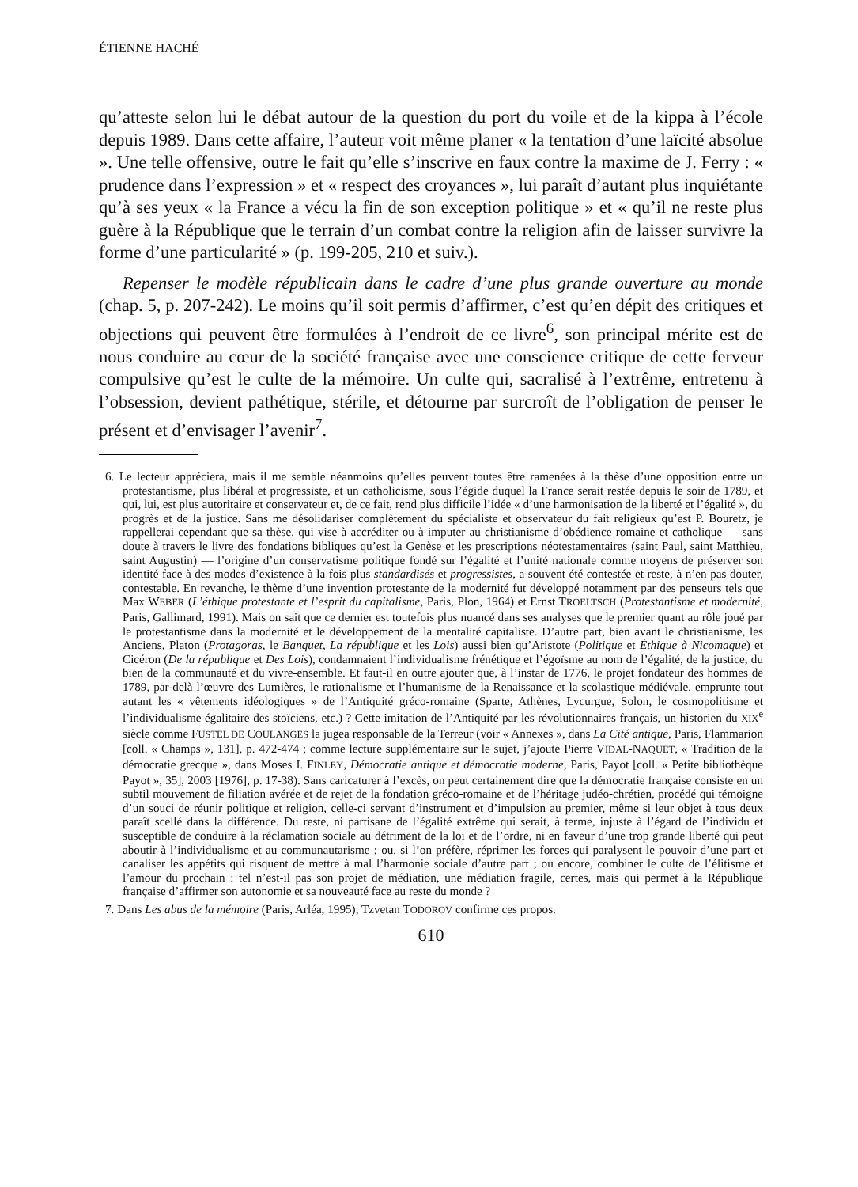ÉTIENNE HACHÉ
qu’atteste selon lui le débat autour de la question du port du voile et de la kippa à l’école depuis 1989. Dans cette affaire, l’auteur voit même planer « la tentation d’une laïcité absolue ». Une telle offensive, outre le fait qu’elle s’inscrive en faux contre la maxime de J. Ferry : « prudence dans l’expression » et « respect des croyances », lui paraît d’autant plus inquiétante qu’à ses yeux « la France a vécu la fin de son exception politique » et « qu’il ne reste plus guère à la République que le terrain d’un combat contre la religion afin de laisser survivre la forme d’une particularité » (p. 199-205, 210 et suiv.).
Repenser le modèle républicain dans le cadre d’une plus grande ouverture au monde (chap. 5, p. 207-242). Le moins qu’il soit permis d’affirmer, c’est qu’en dépit des critiques et objections qui peuvent être formulées à l’endroit de ce livre<sup>6</sup>, son principal mérite est de nous conduire au cœur de la société française avec une conscience critique de cette ferveur compulsive qu’est le culte de la mémoire. Un culte qui, sacralisé à l’extrême, entretenu à l’obsession, devient pathétique, stérile, et détourne par surcroît de l’obligation de penser le présent et d’envisager l’avenir<sup>7</sup>.
6. Le lecteur appréciera, mais il me semble néanmoins qu’elles peuvent toutes être ramenées à la thèse d’une opposition entre un protestantisme, plus libéral et progressiste, et un catholicisme, sous l’égide duquel la France serait restée depuis le soir de 1789, et qui, lui, est plus autoritaire et conservateur et, de ce fait, rend plus difficile l’idée « d’une harmonisation de la liberté et l’égalité », du progrès et de la justice. Sans me désolidariser complètement du spécialiste et observateur du fait religieux qu’est P. Bouretz, je rappellerai cependant que sa thèse, qui vise à accréditer ou à imputer au christianisme d’obédience romaine et catholique — sans doute à travers le livre des fondations bibliques qu’est la Genèse et les prescriptions néotestamentaires (saint Paul, saint Matthieu, saint Augustin) — l’origine d’un conservatisme politique fondé sur l’égalité et l’unité nationale comme moyens de préserver son identité face à des modes d’existence à la fois plus standardisés et progressistes, a souvent été contestée et reste, à n’en pas douter, contestable. En revanche, le thème d’une invention protestante de la modernité fut développé notamment par des penseurs tels que Max WEBER (L’éthique protestante et l’esprit du capitalisme, Paris, Plon, 1964) et Ernst TROELTSCH (Protestantisme et modernité, Paris, Gallimard, 1991). Mais on sait que ce dernier est toutefois plus nuancé dans ses analyses que le premier quant au rôle joué par le protestantisme dans la modernité et le développement de la mentalité capitaliste. D’autre part, bien avant le christianisme, les Anciens, Platon (Protagoras, le Banquet, La république et les Lois) aussi bien qu’Aristote (Politique et Éthique à Nicomaque) et Cicéron (De la république et Des Lois), condamnaient l’individualisme frénétique et l’égoïsme au nom de l’égalité, de la justice, du bien de la communauté et du vivre-ensemble. Et faut-il en outre ajouter que, à l’instar de 1776, le projet fondateur des hommes de 1789, par-delà l’œuvre des Lumières, le rationalisme et l’humanisme de la Renaissance et la scolastique médiévale, emprunte tout autant les « vêtements idéologiques » de l’Antiquité gréco-romaine (Sparte, Athènes, Lycurgue, Solon, le cosmopolitisme et l’individualisme égalitaire des stoïciens, etc.) ? Cette imitation de l’Antiquité par les révolutionnaires français, un historien du XIX<sup>e</sup> siècle comme FUSTEL DE COULANGES la jugea responsable de la Terreur (voir « Annexes », dans La Cité antique, Paris, Flammarion [coll. « Champs », 131], p. 472-474 ; comme lecture supplémentaire sur le sujet, j’ajoute Pierre VIDAL-NAQUET, « Tradition de la démocratie grecque », dans Moses I. FINLEY, Démocratie antique et démocratie moderne, Paris, Payot [coll. « Petite bibliothèque Payot », 35], 2003 [1976], p. 17-38). Sans caricaturer à l’excès, on peut certainement dire que la démocratie française consiste en un subtil mouvement de filiation avérée et de rejet de la fondation gréco-romaine et de l’héritage judéo-chrétien, procédé qui témoigne d’un souci de réunir politique et religion, celle-ci servant d’instrument et d’impulsion au premier, même si leur objet à tous deux paraît scellé dans la différence. Du reste, ni partisane de l’égalité extrême qui serait, à terme, injuste à l’égard de l’individu et susceptible de conduire à la réclamation sociale au détriment de la loi et de l’ordre, ni en faveur d’une trop grande liberté qui peut aboutir à l’individualisme et au communautarisme ; ou, si l’on préfère, réprimer les forces qui paralysent le pouvoir d’une part et canaliser les appétits qui risquent de mettre à mal l’harmonie sociale d’autre part ; ou encore, combiner le culte de l’élitisme et l’amour du prochain : tel n’est-il pas son projet de médiation, une médiation fragile, certes, mais qui permet à la République française d’affirmer son autonomie et sa nouveauté face au reste du monde ?
7. Dans Les abus de la mémoire (Paris, Arléa, 1995), Tzvetan TODOROV confirme ces propos.
610